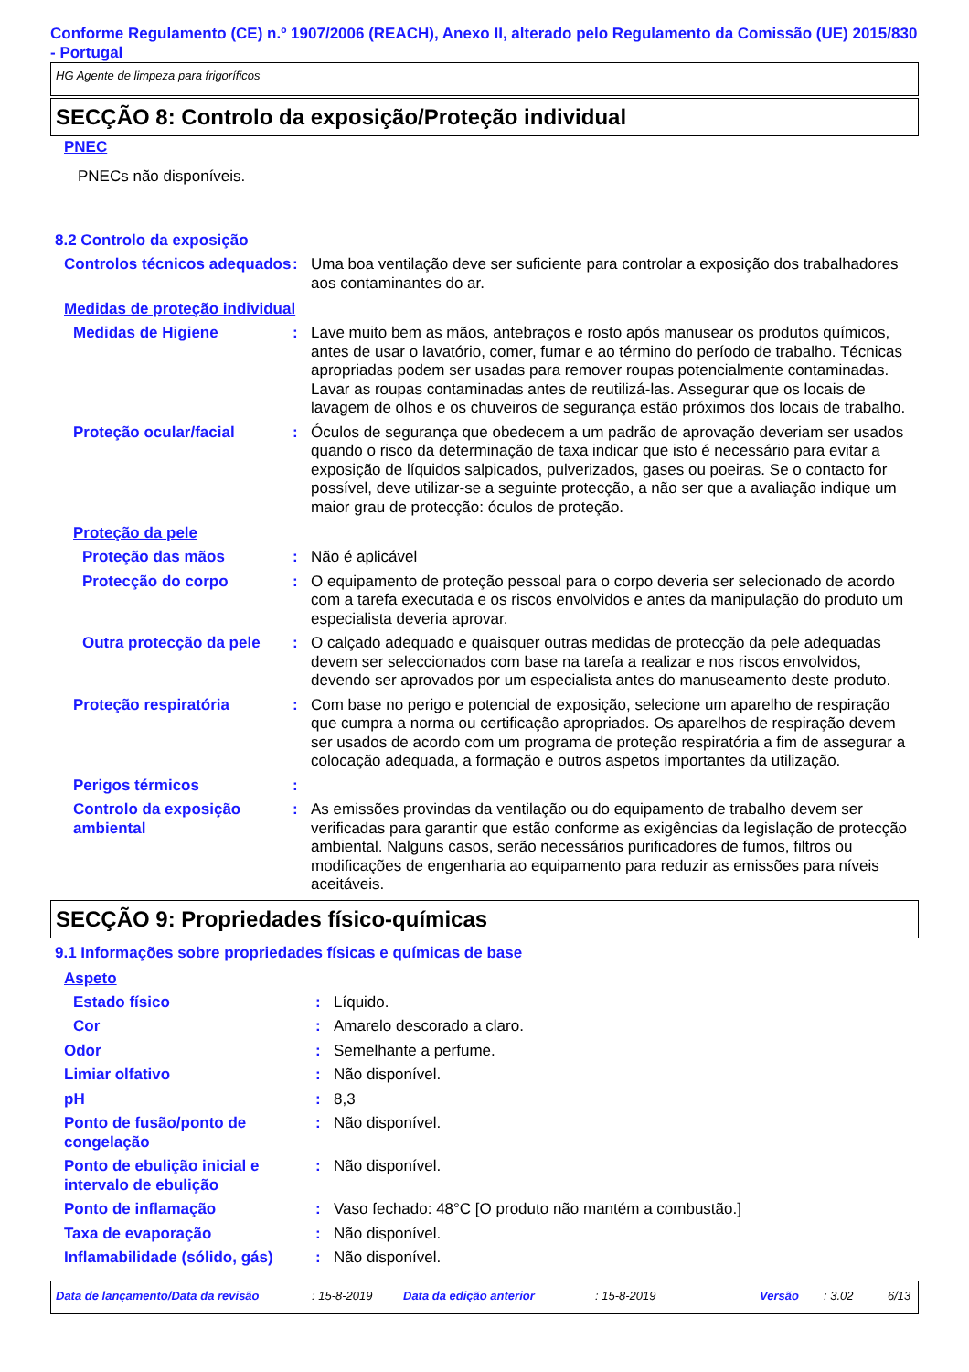Conforme Regulamento (CE) n.º 1907/2006 (REACH), Anexo II, alterado pelo Regulamento da Comissão (UE) 2015/830 - Portugal
HG Agente de limpeza para frigoríficos
SECÇÃO 8: Controlo da exposição/Proteção individual
PNEC
PNECs não disponíveis.
8.2 Controlo da exposição
Controlos técnicos adequados
: Uma boa ventilação deve ser suficiente para controlar a exposição dos trabalhadores aos contaminantes do ar.
Medidas de proteção individual
Medidas de Higiene : Lave muito bem as mãos, antebraços e rosto após manusear os produtos químicos, antes de usar o lavatório, comer, fumar e ao término do período de trabalho. Técnicas apropriadas podem ser usadas para remover roupas potencialmente contaminadas. Lavar as roupas contaminadas antes de reutilizá-las. Assegurar que os locais de lavagem de olhos e os chuveiros de segurança estão próximos dos locais de trabalho.
Proteção ocular/facial : Óculos de segurança que obedecem a um padrão de aprovação deveriam ser usados quando o risco da determinação de taxa indicar que isto é necessário para evitar a exposição de líquidos salpicados, pulverizados, gases ou poeiras. Se o contacto for possível, deve utilizar-se a seguinte protecção, a não ser que a avaliação indique um maior grau de protecção: óculos de proteção.
Proteção da pele
Proteção das mãos : Não é aplicável
Protecção do corpo : O equipamento de proteção pessoal para o corpo deveria ser selecionado de acordo com a tarefa executada e os riscos envolvidos e antes da manipulação do produto um especialista deveria aprovar.
Outra protecção da pele
: O calçado adequado e quaisquer outras medidas de protecção da pele adequadas devem ser seleccionados com base na tarefa a realizar e nos riscos envolvidos, devendo ser aprovados por um especialista antes do manuseamento deste produto.
Proteção respiratória : Com base no perigo e potencial de exposição, selecione um aparelho de respiração que cumpra a norma ou certificação apropriados. Os aparelhos de respiração devem ser usados de acordo com um programa de proteção respiratória a fim de assegurar a colocação adequada, a formação e outros aspetos importantes da utilização.
Perigos térmicos :
Controlo da exposição ambiental
: As emissões provindas da ventilação ou do equipamento de trabalho devem ser verificadas para garantir que estão conforme as exigências da legislação de protecção ambiental. Nalguns casos, serão necessários purificadores de fumos, filtros ou modificações de engenharia ao equipamento para reduzir as emissões para níveis aceitáveis.
SECÇÃO 9: Propriedades físico-químicas
9.1 Informações sobre propriedades físicas e químicas de base
Aspeto
Estado físico : Líquido.
Cor : Amarelo descorado a claro.
Odor : Semelhante a perfume.
Limiar olfativo : Não disponível.
pH : 8,3
Ponto de fusão/ponto de congelação
: Não disponível.
Ponto de ebulição inicial e intervalo de ebulição
: Não disponível.
Ponto de inflamação : Vaso fechado: 48°C [O produto não mantém a combustão.]
Taxa de evaporação : Não disponível.
Inflamabilidade (sólido, gás)
: Não disponível.
Data de lançamento/Data da revisão: 15-8-2019 Data da edição anterior: 15-8-2019 Versão: 3.02 6/13